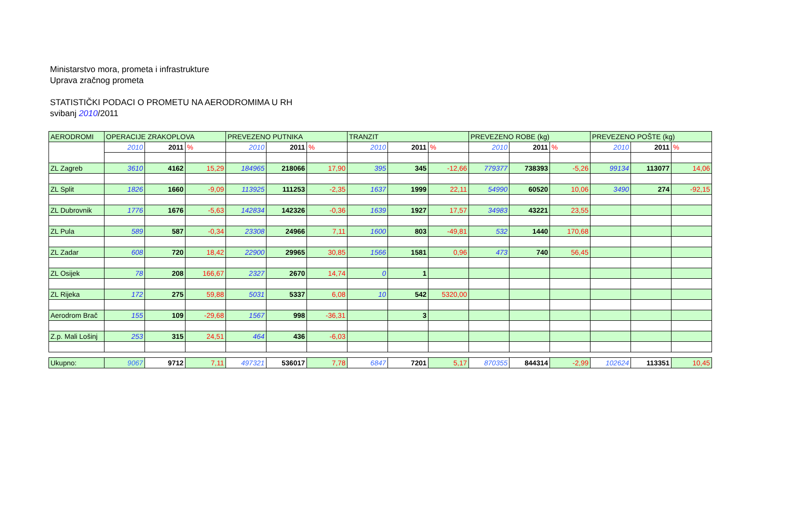Ministarstvo mora, prometa i infrastrukture
Uprava zračnog prometa
STATISTIČKI PODACI O PROMETU NA AERODROMIMA U RH
svibanj 2010/2011
| AERODROMI | OPERACIJE ZRAKOPLOVA | | | PREVEZENO PUTNIKA | | | TRANZIT | | | PREVEZENO ROBE (kg) | | | PREVEZENO POŠTE (kg) | | |
| | 2010 | 2011 | % | 2010 | 2011 | % | 2010 | 2011 | % | 2010 | 2011 | % | 2010 | 2011 | % |
| ZL Zagreb | 3610 | 4162 | 15,29 | 184965 | 218066 | 17,90 | 395 | 345 | -12,66 | 779377 | 738393 | -5,26 | 99134 | 113077 | 14,06 |
| ZL Split | 1826 | 1660 | -9,09 | 113925 | 111253 | -2,35 | 1637 | 1999 | 22,11 | 54990 | 60520 | 10,06 | 3490 | 274 | -92,15 |
| ZL Dubrovnik | 1776 | 1676 | -5,63 | 142834 | 142326 | -0,36 | 1639 | 1927 | 17,57 | 34983 | 43221 | 23,55 | | | |
| ZL Pula | 589 | 587 | -0,34 | 23308 | 24966 | 7,11 | 1600 | 803 | -49,81 | 532 | 1440 | 170,68 | | | |
| ZL Zadar | 608 | 720 | 18,42 | 22900 | 29965 | 30,85 | 1566 | 1581 | 0,96 | 473 | 740 | 56,45 | | | |
| ZL Osijek | 78 | 208 | 166,67 | 2327 | 2670 | 14,74 | 0 | 1 | | | | | | | |
| ZL Rijeka | 172 | 275 | 59,88 | 5031 | 5337 | 6,08 | 10 | 542 | 5320,00 | | | | | | |
| Aerodrom Brač | 155 | 109 | -29,68 | 1567 | 998 | -36,31 | | 3 | | | | | | | |
| Z.p. Mali Lošinj | 253 | 315 | 24,51 | 464 | 436 | -6,03 | | | | | | | | | |
| Ukupno: | 9067 | 9712 | 7,11 | 497321 | 536017 | 7,78 | 6847 | 7201 | 5,17 | 870355 | 844314 | -2,99 | 102624 | 113351 | 10,45 |